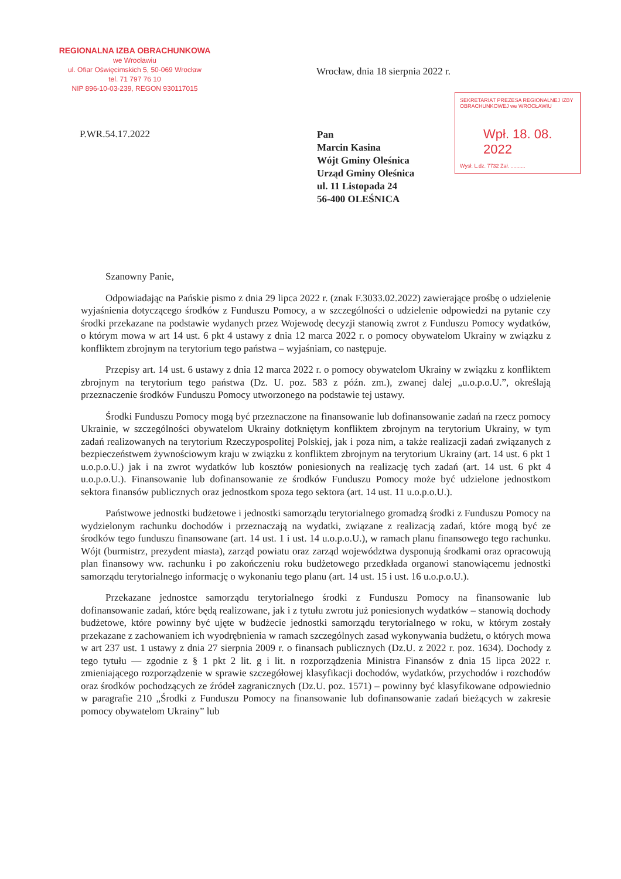REGIONALNA IZBA OBRACHUNKOWA
we Wrocławiu
ul. Ofiar Oświęcimskich 5, 50-069 Wrocław
tel. 71 797 76 10
NIP 896-10-03-239, REGON 930117015
Wrocław, dnia 18 sierpnia 2022 r.
P.WR.54.17.2022
Pan
Marcin Kasina
Wójt Gminy Oleśnica
Urząd Gminy Oleśnica
ul. 11 Listopada 24
56-400 OLEŚNICA
SEKRETARIAT PREZESA REGIONALNEJ IZBY OBRACHUNKOWEJ we WROCŁAWIU
Wpł. 18. 08. 2022
Wysł. L.dz. 7732 Zał. ..........
Szanowny Panie,
Odpowiadając na Pańskie pismo z dnia 29 lipca 2022 r. (znak F.3033.02.2022) zawierające prośbę o udzielenie wyjaśnienia dotyczącego środków z Funduszu Pomocy, a w szczególności o udzielenie odpowiedzi na pytanie czy środki przekazane na podstawie wydanych przez Wojewodę decyzji stanowią zwrot z Funduszu Pomocy wydatków, o którym mowa w art 14 ust. 6 pkt 4 ustawy z dnia 12 marca 2022 r. o pomocy obywatelom Ukrainy w związku z konfliktem zbrojnym na terytorium tego państwa – wyjaśniam, co następuje.
Przepisy art. 14 ust. 6 ustawy z dnia 12 marca 2022 r. o pomocy obywatelom Ukrainy w związku z konfliktem zbrojnym na terytorium tego państwa (Dz. U. poz. 583 z późn. zm.), zwanej dalej „u.o.p.o.U.”, określają przeznaczenie środków Funduszu Pomocy utworzonego na podstawie tej ustawy.
Środki Funduszu Pomocy mogą być przeznaczone na finansowanie lub dofinansowanie zadań na rzecz pomocy Ukrainie, w szczególności obywatelom Ukrainy dotkniętym konfliktem zbrojnym na terytorium Ukrainy, w tym zadań realizowanych na terytorium Rzeczypospolitej Polskiej, jak i poza nim, a także realizacji zadań związanych z bezpieczeństwem żywnościowym kraju w związku z konfliktem zbrojnym na terytorium Ukrainy (art. 14 ust. 6 pkt 1 u.o.p.o.U.) jak i na zwrot wydatków lub kosztów poniesionych na realizację tych zadań (art. 14 ust. 6 pkt 4 u.o.p.o.U.). Finansowanie lub dofinansowanie ze środków Funduszu Pomocy może być udzielone jednostkom sektora finansów publicznych oraz jednostkom spoza tego sektora (art. 14 ust. 11 u.o.p.o.U.).
Państwowe jednostki budżetowe i jednostki samorządu terytorialnego gromadzą środki z Funduszu Pomocy na wydzielonym rachunku dochodów i przeznaczają na wydatki, związane z realizacją zadań, które mogą być ze środków tego funduszu finansowane (art. 14 ust. 1 i ust. 14 u.o.p.o.U.), w ramach planu finansowego tego rachunku. Wójt (burmistrz, prezydent miasta), zarząd powiatu oraz zarząd województwa dysponują środkami oraz opracowują plan finansowy ww. rachunku i po zakończeniu roku budżetowego przedkłada organowi stanowiącemu jednostki samorządu terytorialnego informację o wykonaniu tego planu (art. 14 ust. 15 i ust. 16 u.o.p.o.U.).
Przekazane jednostce samorządu terytorialnego środki z Funduszu Pomocy na finansowanie lub dofinansowanie zadań, które będą realizowane, jak i z tytułu zwrotu już poniesionych wydatków – stanowią dochody budżetowe, które powinny być ujęte w budżecie jednostki samorządu terytorialnego w roku, w którym zostały przekazane z zachowaniem ich wyodrębnienia w ramach szczególnych zasad wykonywania budżetu, o których mowa w art 237 ust. 1 ustawy z dnia 27 sierpnia 2009 r. o finansach publicznych (Dz.U. z 2022 r. poz. 1634). Dochody z tego tytułu — zgodnie z § 1 pkt 2 lit. g i lit. n rozporządzenia Ministra Finansów z dnia 15 lipca 2022 r. zmieniającego rozporządzenie w sprawie szczegółowej klasyfikacji dochodów, wydatków, przychodów i rozchodów oraz środków pochodzących ze źródeł zagranicznych (Dz.U. poz. 1571) – powinny być klasyfikowane odpowiednio w paragrafie 210 „Środki z Funduszu Pomocy na finansowanie lub dofinansowanie zadań bieżących w zakresie pomocy obywatelom Ukrainy” lub